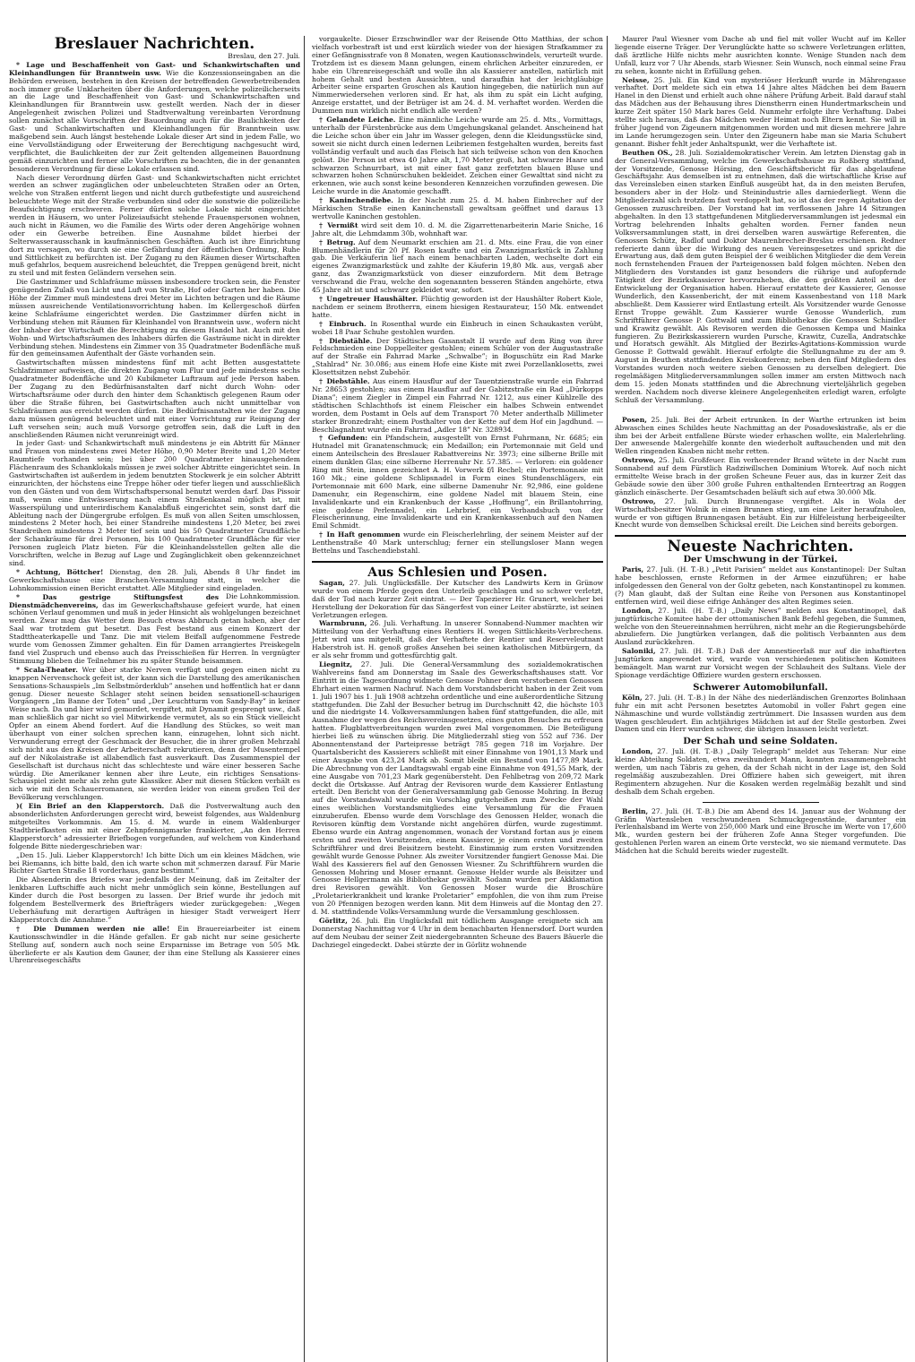Breslauer Nachrichten.
Breslau, den 27. Juli.
* Lage und Beschaffenheit von Gast- und Schankwirtschaften und Kleinhandlungen für Branntwein usw. Wie die Konzessionseingaben an die Behörden erweisen, bestehen in den Kreisen der betreffenden Gewerbetreibenden noch immer große Unklarheiten über die Anforderungen, welche polizeilicherseits an die Lage und Beschaffenheit von Gast- und Schankwirtschaften und Kleinhandlungen für Branntwein usw. gestellt werden. Nach der in dieser Angelegenheit zwischen Polizei und Stadtverwaltung vereinbarten Verordnung sollen zunächst alle Vorschriften der Bauordnung auch für die Baulichkeiten der Gast- und Schankwirtschaften und Kleinhandlungen für Branntwein usw. maßgebend sein. Auch längst bestehende Lokale dieser Art sind in jedem Falle, wo eine Vervollständigung oder Erweiterung der Berechtigung nachgesucht wird, verpflichtet, die Baulichkeiten der zur Zeit geltenden allgemeinen Bauordnung gemäß einzurichten und ferner alle Vorschriften zu beachten, die in der genannten besonderen Verordnung für diese Lokale erlassen sind.
Nach dieser Verordnung dürfen Gast- und Schankwirtschaften nicht errichtet werden an schwer zugänglichen oder unbeleuchteten Straßen oder an Orten, welche von Straßen entfernt liegen und nicht durch gutbefestigte und ausreichend beleuchtete Wege mit der Straße verbunden sind oder die sonstwie die polizeiliche Beaufsichtigung erschweren. Ferner dürfen solche Lokale nicht eingerichtet werden in Häusern, wo unter Polizeiaufsicht stehende Frauenspersonen wohnen, auch nicht in Räumen, wo die Familie des Wirts oder deren Angehörige wohnen oder ein Gewerbe betreiben. Eine Ausnahme bildet hierbei der Selterwasserausschank in kaufmännischen Geschäften. Auch ist ihre Einrichtung dort zu versagen, wo durch sie eine Gefährdung der öffentlichen Ordnung, Ruhe und Sittlichkeit zu befürchten ist. Der Zugang zu den Räumen dieser Wirtschaften muß gefahrlos, bequem ausreichend beleuchtet, die Treppen genügend breit, nicht zu steil und mit festen Geländern versehen sein.
Die Gastzimmer und Schlafräume müssen insbesondere trocken sein, die Fenster genügenden Zulaß von Licht und Luft von Straße, Hof oder Garten her haben. Die Höhe der Zimmer muß mindestens drei Meter im Lichten betragen und die Räume müssen ausreichende Ventilationsvorrichtung haben. Im Kellergeschoß dürfen keine Schlafräume eingerichtet werden. Die Gastzimmer dürfen nicht in Verbindung stehen mit Räumen für Kleinhandel von Branntwein usw., wofern nicht der Inhaber der Wirtschaft die Berechtigung zu diesem Handel hat. Auch mit den Wohn- und Wirtschaftsräumen des Inhabers dürfen die Gasträume nicht in direkter Verbindung stehen. Mindestens ein Zimmer von 35 Quadratmeter Bodenfläche muß für den gemeinsamen Aufenthalt der Gäste vorhanden sein.
Gastwirtschaften müssen mindestens fünf mit acht Betten ausgestattete Schlafzimmer aufweisen, die direkten Zugang vom Flur und jede mindestens sechs Quadratmeter Bodenfläche und 20 Kubikmeter Luftraum auf jede Person haben. Der Zugang zu den Bedürfnisanstalten darf nicht durch Wohn- oder Wirtschaftsräume oder durch den hinter dem Schanktisch gelegenen Raum oder über die Straße führen, bei Gastwirtschaften auch nicht unmittelbar von Schlafräumen aus erreicht werden dürfen. Die Bedürfnisanstalten wie der Zugang dazu müssen genügend beleuchtet und mit einer Vorrichtung zur Reinigung der Luft versehen sein; auch muß Vorsorge getroffen sein, daß die Luft in den anschließenden Räumen nicht verunreinigt wird.
In jeder Gast- und Schankwirtschaft muß mindestens je ein Abtritt für Männer und Frauen von mindestens zwei Meter Höhe, 0,90 Meter Breite und 1,20 Meter Raumtiefe vorhanden sein; bei über 200 Quadratmeter hinausgehendem Flächenraum des Schanklokals müssen je zwei solcher Abtritte eingerichtet sein. In Gastwirtschaften ist außerdem in jedem benutzten Stockwerk je ein solcher Abtritt einzurichten, der höchstens eine Treppe höher oder tiefer liegen und ausschließlich von den Gästen und von dem Wirtschaftspersonal benutzt werden darf. Das Pissoir muß, wenn eine Entwässerung nach einem Straßenkanal möglich ist, mit Wasserspülung und unterirdischem Kanalabfluß eingerichtet sein, sonst darf die Ableitung nach der Düngergrube erfolgen. Es muß von allen Seiten umschlossen, mindestens 2 Meter hoch, bei einer Standreihe mindestens 1,20 Meter, bei zwei Standreihen mindestens 2 Meter tief sein und bis 50 Quadratmeter Grundfläche der Schankräume für drei Personen, bis 100 Quadratmeter Grundfläche für vier Personen zugleich Platz bieten. Für die Kleinhandelsstellen gelten alle die Vorschriften, welche in Bezug auf Lage und Zugänglichkeit oben gekennzeichnet sind.
* Achtung, Böttcher! Dienstag, den 28. Juli, Abends 8 Uhr findet im Gewerkschaftshause eine Branchen-Versammlung statt, in welcher die Lohnkommission einen Bericht erstattet. Alle Mitglieder sind eingeladen. Die Lohnkommission.
* Das gestrige Stiftungsfest des Dienstmädchenvereins, das im Gewerkschaftshause gefeiert wurde, hat einen schönen Verlauf genommen und muß in jeder Hinsicht als wohlgelungen bezeichnet werden. Zwar mag das Wetter dem Besuch etwas Abbruch getan haben, aber der Saal war trotzdem gut besetzt. Das Fest bestand aus einem Konzert der Stadttheaterkapelle und Tanz. Die mit vielem Beifall aufgenommene Festrede wurde vom Genossen Zimmer gehalten. Ein für Damen arrangiertes Preiskegeln fand viel Zuspruch und ebenso auch das Preisschießen für Herren. In vergnügter Stimmung blieben die Teilnehmer bis zu später Stunde beisammen.
* Scala-Theater. Wer über starke Nerven verfügt und gegen einen nicht zu knappen Nervenschock gefeit ist, der kann sich die Darstellung des amerikanischen Sensations-Schauspiels „Im Selbstmörderklub“ ansehen und hoffentlich hat er dann genug. Dieser neueste Schlager steht seinen beiden sensationell-schaurigen Vorgängern „Im Banne der Toten“ und „Der Leuchtturm von Sandy-Bay“ in keiner Weise nach. Da und hier wird gemordet, vergiftet, mit Dynamit gesprengt usw., daß man schließlich gar nicht so viel Mitwirkende vermutet, als so ein Stück vielleicht Opfer an einem Abend fordert. Auf die Handlung des Stückes, so weit man überhaupt von einer solchen sprechen kann, einzugehen, lohnt sich nicht. Verwunderung erregt der Geschmack der Besucher, die in ihrer großen Mehrzahl sich nicht aus den Kreisen der Arbeiterschaft rekrutieren, denn der Musentempel auf der Nikolaistraße ist allabendlich fast ausverkauft. Das Zusammenspiel der Gesellschaft ist durchaus nicht das schlechteste und wäre einer besseren Sache würdig. Die Amerikaner kennen aber ihre Leute, ein richtiges Sensations-Schauspiel zieht mehr als zehn gute Klassiker. Aber mit diesen Stücken verhält es sich wie mit den Schauerromanen, sie werden leider von einem großen Teil der Bevölkerung verschlungen.
)( Ein Brief an den Klapperstorch. Daß die Postverwaltung auch den absonderlichsten Anforderungen gerecht wird, beweist folgendes, aus Waldenburg mitgeteiltes Vorkommnis. Am 15. d. M. wurde in einem Waldenburger Stadtbriefkasten ein mit einer Zehnpfennigmarke frankierter, „An den Herren Klapperstorch“ adressierter Briefbogen vorgefunden, auf welchem von Kinderhand folgende Bitte niedergeschrieben war:
„Den 15. Juli. Lieber Klapperstorch! Ich bitte Dich um ein kleines Mädchen, wie bei Riemanns, ich bitte bald, den ich warte schon mit schmerzen darauf. Für Marie Richter Garten Straße 18 vorderhaus, ganz bestimmt.“
Die Absenderin des Briefes war jedenfalls der Meinung, daß im Zeitalter der lenkbaren Luftschiffe auch nicht mehr unmöglich sein könne, Bestellungen auf Kinder durch die Post besorgen zu lassen. Der Brief wurde ihr jedoch mit folgendem Bestellvermerk des Briefträgers wieder zurückgegeben: „Wegen Ueberhäufung mit derartigen Aufträgen in hiesiger Stadt verweigert Herr Klapperstorch die Annahme.“
† Die Dummen werden nie alle! Ein Brauereiarbeiter ist einem Kautionsschwindler in die Hände gefallen. Er gab nicht nur seine gesicherte Stellung auf, sondern auch noch seine Ersparnisse im Betrage von 505 Mk. überlieferte er als Kaution dem Gauner, der ihm eine Stellung als Kassierer eines Uhrenreisegeschäfts
vorgaukelte. Dieser Erzschwindler war der Reisende Otto Matthias, der schon vielfach vorbestraft ist und erst kürzlich wieder von der hiesigen Strafkammer zu einer Gefängnisstrafe von 8 Monaten, wegen Kautionsschwindels, verurteilt wurde. Trotzdem ist es diesem Mann gelungen, einem ehrlichen Arbeiter einzureden, er habe ein Uhrenreisegeschäft und wolle ihn als Kassierer anstellen, natürlich mit hohem Gehalt und besten Aussichten, und daraufhin hat der leichtgläubige Arbeiter seine ersparten Groschen als Kaution hingegeben, die natürlich nun auf Nimmerwiedersehen verloren sind. Er hat, als ihm zu spät ein Licht aufging, Anzeige erstattet, und der Betrüger ist am 24. d. M. verhaftet worden. Werden die Dummen nun wirklich nicht endlich alle werden?
† Gelandete Leiche. Eine männliche Leiche wurde am 25. d. Mts., Vormittags, unterhalb der Fürstenbrücke aus dem Umgehungskanal gelandet. Anscheinend hat die Leiche schon über ein Jahr im Wasser gelegen, denn die Kleidungsstücke sind, soweit sie nicht durch einen ledernen Leibriemen festgehalten wurden, bereits fast vollständig verfault und auch das Fleisch hat sich teilweise schon von den Knochen gelöst. Die Person ist etwa 40 Jahre alt, 1,70 Meter groß, hat schwarze Haare und schwarzen Schnurrbart, ist mit einer fast ganz zerfetzten blauen Bluse und schwarzen hohen Schnürschuhen bekleidet. Zeichen einer Gewalttat sind nicht zu erkennen, wie auch sonst keine besonderen Kennzeichen vorzufinden gewesen. Die Leiche wurde in die Anatomie geschafft.
† Kaninchendiebe. In der Nacht zum 25. d. M. haben Einbrecher auf der Märkischen Straße einen Kaninchenstall gewaltsam geöffnet und daraus 13 wertvolle Kaninchen gestohlen.
† Vermißt wird seit dem 10. d. M. die Zigarrettenarbeiterin Marie Sniche, 16 Jahre alt, die Lehmdamm 30b, wohnhaft war.
† Betrug. Auf dem Neumarkt erschien am 21. d. Mts. eine Frau, die von einer Blumenhändlerin für 20 Pf. Rosen kaufte und ein Zwanzigmarkstück in Zahlung gab. Die Verkäuferin lief nach einem benachbarten Laden, wechselte dort ein eigenes Zwanzigmarkstück und zahlte der Käuferin 19,80 Mk. aus, vergaß aber ganz, das Zwanzigmarkstück von dieser einzufordern. Mit dem Betrage verschwand die Frau, welche den sogenannten besseren Ständen angehörte, etwa 45 Jahre alt ist und schwarz gekleidet war, sofort.
† Ungetreuer Haushälter. Flüchtig geworden ist der Haushälter Robert Kiole, nachdem er seinem Brotherrn, einem hiesigen Restaurateur, 150 Mk. entwendet hatte.
† Einbruch. In Rosenthal wurde ein Einbruch in einen Schaukasten verübt, wobei 18 Paar Schuhe gestohlen wurden.
† Diebstähle. Der Städtischen Gasanstalt II wurde auf dem Ring von ihrer Feldschmieden eine Doppelleiter gestohlen; einem Schüler von der Augustastraße auf der Straße ein Fahrrad Marke „Schwalbe“; in Boguschütz ein Rad Marke „Stahlrad“ Nr. 30.086; aus einem Hofe eine Kiste mit zwei Porzellanklosetts, zwei Klosettsitzen nebst Zubehör.
† Diebstähle. Aus einem Hausflur auf der Tauentzienstraße wurde ein Fahrrad Nr. 28653 gestohlen; aus einem Hausflur auf der Gabitzstraße ein Rad „Dürkopps Diana“; einem Ziegler in Zimpel ein Fahrrad Nr. 1212, aus einer Kühlzelle des städtischen Schlachthofs ist einem Fleischer ein halbes Schwein entwendet worden, dem Postamt in Oels auf dem Transport 70 Meter anderthalb Millimeter starker Bronzedraht; einem Posthalter von der Kette auf dem Hof ein Jagdhund. — Beschlagnahmt wurde ein Fahrrad „Adler 18“ Nr. 328934.
† Gefunden: ein Pfandschein, ausgestellt von Ernst Fuhrmann, Nr. 6685; ein Hutnadel mit Granatenschmuck; ein Medaillon; ein Portemonnaie mit Geld und einem Anteilschein des Breslauer Rabattvereins Nr. 3973; eine silberne Brille mit einem dunklen Glas; eine silberne Herrenuhr Nr. 57.385. — Verloren: ein goldener Ring mit Stein, innen gezeichnet A. H. Vorwerk f/l Rechel; ein Portemonnaie mit 160 Mk.; eine goldene Schlipsnadel in Form eines Stundenschlägers, ein Portemonnaie mit 600 Mark, eine silberne Damenuhr Nr. 92,986, eine goldene Damenuhr, ein Regenschirm, eine goldene Nadel mit blauem Stein, eine Invalidenkarte und ein Krankenbuch der Kasse „Hoffnung“, ein Brillantohrring, eine goldene Perlennadel, ein Lehrbrief, ein Verbandsbuch von der Fleischerinnung, eine Invalidenkarte und ein Krankenkassenbuch auf den Namen Emil Schmidt.
† In Haft genommen wurde ein Fleischerlehrling, der seinem Meister auf der Lenthenstraße 40 Mark unterschlug; ferner ein stellungsloser Mann wegen Bettelns und Taschendiebstahl.
Aus Schlesien und Posen.
Sagan, 27. Juli. Unglücksfälle. Der Kutscher des Landwirts Kern in Grünow wurde von einem Pferde gegen den Unterleib geschlagen und so schwer verletzt, daß der Tod nach kurzer Zeit eintrat. — Der Tapezierer Hr. Grunert, welcher bei Herstellung der Dekoration für das Sängerfest von einer Leiter abstürzte, ist seinen Verletzungen erlegen.
Warmbrunn, 26. Juli. Verhaftung. In unserer Sonnabend-Nummer machten wir Mitteilung von der Verhaftung eines Rentiers H. wegen Sittlichkeits-Verbrechens. Jetzt wird uns mitgeteilt, daß der Verhaftete der Rentier und Reserveleutnant Haberstroh ist. H. genoß großes Ansehen bei seinen katholischen Mitbürgern, da er als sehr fromm und gottesfürchtig galt.
Liegnitz, 27. Juli. Die General-Versammlung des sozialdemokratischen Wahlvereins fand am Donnerstag im Saale des Gewerkschaftshauses statt. Vor Eintritt in die Tagesordnung widmete Genosse Pohner dem verstorbenen Genossen Ehrhart einen warmen Nachruf. Nach dem Vorstandsbericht haben in der Zeit vom 1. Juli 1907 bis 1. Juli 1908 achtzehn ordentliche und eine außerordentliche Sitzung stattgefunden. Die Zahl der Besucher betrug im Durchschnitt 42, die höchste 103 und die niedrigste 14. Volksversammlungen haben fünf stattgefunden, die alle, mit Ausnahme der wegen des Reichsvereinsgesetzes, eines guten Besuches zu erfreuen hatten. Flugblattverbreitungen wurden zwei Mal vorgenommen. Die Beteiligung hierbei ließ zu wünschen übrig. Die Mitgliederzahl stieg von 552 auf 736. Der Abonnentenstand der Parteipresse beträgt 785 gegen 718 im Vorjahre. Der Quartalsbericht des Kassierers schließt mit einer Einnahme von 1901,13 Mark und einer Ausgabe von 423,24 Mark ab. Somit bleibt ein Bestand von 1477,89 Mark. Die Abrechnung von der Landtagswahl ergab eine Einnahme von 491,55 Mark, der eine Ausgabe von 701,23 Mark gegenübersteht. Den Fehlbetrag von 209,72 Mark deckt die Ortskasse. Auf Antrag der Revisoren wurde dem Kassierer Entlastung erteilt. Den Bericht von der Generalversammlung gab Genosse Mohring. In Bezug auf die Vorstandswahl wurde ein Vorschlag gutgeheißen zum Zwecke der Wahl eines weiblichen Vorstandsmitgliedes eine Versammlung für die Frauen einzuberufen. Ebenso wurde dem Vorschlage des Genossen Helder, wonach die Revisoren künftig dem Vorstande nicht angehören dürfen, wurde zugestimmt. Ebenso wurde ein Antrag angenommen, wonach der Vorstand fortan aus je einem ersten und zweiten Vorsitzenden, einem Kassierer, je einem ersten und zweiten Schriftführer und drei Beisitzern besteht. Einstimmig zum ersten Vorsitzenden gewählt wurde Genosse Pohner. Als zweiter Vorsitzender fungiert Genosse Mai. Die Wahl des Kassierers fiel auf den Genossen Wiesner. Zu Schriftführern wurden die Genossen Mohring und Moser ernannt. Genosse Helder wurde als Beisitzer und Genosse Hellgermann als Bibliothekar gewählt. Sodann wurden per Akklamation drei Revisoren gewählt. Von Genossen Moser wurde die Broschüre „Proletarierkrankheit und kranke Proletarier“ empfohlen, die von ihm zum Preise von 20 Pfennigen bezogen werden kann. Mit dem Hinweis auf die Montag den 27. d. M. stattfindende Volks-Versammlung wurde die Versammlung geschlossen.
Görlitz, 26. Juli. Ein Unglücksfall mit tödlichem Ausgange ereignete sich am Donnerstag Nachmittag vor 4 Uhr in dem benachbarten Hennersdorf. Dort wurden auf dem Neubau der seiner Zeit niedergebrannten Scheune des Bauers Bäuerle die Dachziegel eingedeckt. Dabei stürzte der in Görlitz wohnende
Maurer Paul Wiesner vom Dache ab und fiel mit voller Wucht auf im Keller liegende eiserne Träger. Der Verunglückte hatte so schwere Verletzungen erlitten, daß ärztliche Hilfe nichts mehr ausrichten konnte. Wenige Stunden nach dem Unfall, kurz vor 7 Uhr Abends, starb Wiesner. Sein Wunsch, noch einmal seine Frau zu sehen, konnte nicht in Erfüllung gehen.
Neisse, 25. Juli. Ein Kind von mysteriöser Herkunft wurde in Mährengasse verhaftet. Dort meldete sich ein etwa 14 Jahre altes Mädchen bei dem Bauern Hanel in den Dienst und erhielt auch ohne nähere Prüfung Arbeit. Bald darauf stahl das Mädchen aus der Behausung ihres Dienstherrn einen Hundertmarkschein und kurze Zeit später 150 Mark bares Geld. Nunmehr erfolgte ihre Verhaftung. Dabei stellte sich heraus, daß das Mädchen weder Heimat noch Eltern kennt. Sie will in früher Jugend von Zigeunern mitgenommen worden und mit diesen mehrere Jahre im Lande herumgezogen sein. Unter den Zigeunern habe man sie Maria Schubert genannt. Bisher fehlt jeder Anhaltspunkt, wer die Verhaftete ist.
Beuthen OS., 28. Juli. Sozialdemokratischer Verein. Am letzten Dienstag gab in der General-Versammlung, welche im Gewerkschaftshause zu Roßberg stattfand, der Vorsitzende, Genosse Hörsing, den Geschäftsbericht für das abgelaufene Geschäftsjahr. Aus demselben ist zu entnehmen, daß die wirtschaftliche Krise auf das Vereinsleben einen starken Einfluß ausgeübt hat, da in den meisten Berufen, besonders aber in der Holz- und Steinindustrie alles darniederliegt. Wenn die Mitgliederzahl sich trotzdem fast verdoppelt hat, so ist das der regen Agitation der Genossen zuzuschreiben. Der Vorstand hat im verflossenen Jahre 14 Sitzungen abgehalten. In den 13 stattgefundenen Mitgliederversammlungen ist jedesmal ein Vortrag belehrenden Inhalts gehalten worden. Ferner fanden neun Volksversammlungen statt, in drei derselben waren auswärtige Referenten, die Genossen Schütz, Radlof und Doktor Maurenbrecher-Breslau erschienen. Redner referierte dann über die Wirkung des neuen Vereinsgesetzes und spricht die Erwartung aus, daß dem guten Beispiel der 6 weiblichen Mitglieder die dem Verein noch fernstehenden Frauen der Parteigenossen bald folgen möchten. Neben den Mitgliedern des Vorstandes ist ganz besonders die rührige und aufopfernde Tätigkeit der Bezirkskassierer hervorzuheben, die den größten Anteil an der Entwickelung der Organisation haben. Hierauf erstattete der Kassierer, Genosse Wunderlich, den Kassenbericht, der mit einem Kassenbestand von 118 Mark abschließt. Dem Kassierer wird Entlastung erteilt. Als Vorsitzender wurde Genosse Ernst Troppe gewählt. Zum Kassierer wurde Genosse Wunderlich, zum Schriftführer Genosse P. Gottwald und zum Bibliothekar die Genossen Schindler und Krawitz gewählt. Als Revisoren werden die Genossen Kempa und Mainka fungieren. Zu Bezirkskassierern wurden Pursche, Krawitz, Cuzella, Andratschke und Horatsch gewählt. Als Mitglied der Bezirks-Agitations-Kommission wurde Genosse P. Gottwald gewählt. Hierauf erfolgte die Stellungnahme zu der am 9. August in Beuthen stattfindenden Kreiskonferenz; neben den fünf Mitgliedern des Vorstandes wurden noch weitere sieben Genossen zu derselben delegiert. Die regelmäßigen Mitgliederversammlungen sollen immer am ersten Mittwoch nach dem 15. jeden Monats stattfinden und die Abrechnung vierteljährlich gegeben werden. Nachdem noch diverse kleinere Angelegenheiten erledigt waren, erfolgte Schluß der Versammlung.
Posen, 25. Juli. Bei der Arbeit ertrunken. In der Warthe ertrunken ist beim Abwaschen eines Schildes heute Nachmittag an der Posadowskistraße, als er die ihm bei der Arbeit entfallene Bürste wieder erhaschen wollte, ein Malerlehrling. Der anwesende Malergehilfe konnte den wiederholt auftauchenden und mit den Wellen ringenden Knaben nicht mehr retten.
Ostrowo, 25. Juli. Großfeuer. Ein verheerender Brand wütete in der Nacht zum Sonnabend auf dem Fürstlich Radziwillschen Dominium Wtorek. Auf noch nicht ermittelte Weise brach in der großen Scheune Feuer aus, das in kurzer Zeit das Gebäude sowie den über 300 große Fuhren enthaltenden Ernteertrag an Roggen gänzlich einäscherte. Der Gesamtschaden beläuft sich auf etwa 30.000 Mk.
Ostrowo, 27. Juli. Durch Brunnengase vergiftet. Als in Wola der Wirtschaftsbesitzer Wolnik in einen Brunnen stieg, um eine Leiter heraufzuholen, wurde er von giftigen Brunnengasen betäubt. Ein zur Hilfeleistung herbeigeeilter Knecht wurde von demselben Schicksal ereilt. Die Leichen sind bereits geborgen.
Neueste Nachrichten.
Der Umschwung in der Türkei.
Paris, 27. Juli. (H. T.-B.) „Petit Parisien“ meldet aus Konstantinopel: Der Sultan habe beschlossen, ernste Reformen in der Armee einzuführen; er habe infolgedessen den General von der Goltz gebeten, nach Konstantinopel zu kommen. (?) Man glaubt, daß der Sultan eine Reihe von Personen aus Konstantinopel entfernen wird, weil diese eifrige Anhänger des alten Regimes seien.
London, 27. Juli. (H. T.-B.) „Daily News“ melden aus Konstantinopel, daß jungtürkische Komitee habe der ottomanischen Bank Befehl gegeben, die Summen, welche von den Steuereinnahmen herrühren, nicht mehr an die Regierungsbehörde abzuliefern. Die Jungtürken verlangen, daß die politisch Verbannten aus dem Ausland zurückkehren.
Saloniki, 27. Juli. (H. T.-B.) Daß der Amnestieerlaß nur auf die inhaftierten Jungtürken angewendet wird, wurde von verschiedenen politischen Komitees bemängelt. Man warnt zur Vorsicht wegen der Schlauheit des Sultans. Viele der Spionage verdächtige Offiziere wurden gestern erschossen.
Schwerer Automobilunfall.
Köln, 27. Juli. (H. T.-B.) In der Nähe des niederländischen Grenzortes Bolinhaan fuhr ein mit acht Personen besetztes Automobil in voller Fahrt gegen eine Nähmaschine und wurde vollständig zertrümmert. Die Insassen wurden aus dem Wagen geschleudert. Ein achtjähriges Mädchen ist auf der Stelle gestorben. Zwei Damen und ein Herr wurden schwer, die übrigen Insassen leicht verletzt.
Der Schah und seine Soldaten.
London, 27. Juli. (H. T.-B.) „Daily Telegraph“ meldet aus Teheran: Nur eine kleine Abteilung Soldaten, etwa zweihundert Mann, konnten zusammengebracht werden, um nach Täbris zu gehen, da der Schah nicht in der Lage ist, den Sold regelmäßig auszubezahlen. Drei Offiziere haben sich geweigert, mit ihren Regimentern abzugehen. Nur die Kosaken werden regelmäßig bezahlt und sind deshalb dem Schah ergeben.
Berlin, 27. Juli. (H. T.-B.) Die am Abend des 14. Januar aus der Wohnung der Gräfin Wartensleben verschwundenen Schmuckgegenstände, darunter ein Perlenhalsband im Werte von 250,000 Mark und eine Brosche im Werte von 17,600 Mk., wurden gestern bei der früheren Zofe Anna Steger vorgefunden. Die gestohlenen Perlen waren an einem Orte versteckt, wo sie niemand vermutete. Das Mädchen hat die Schuld bereits wieder zugestellt.